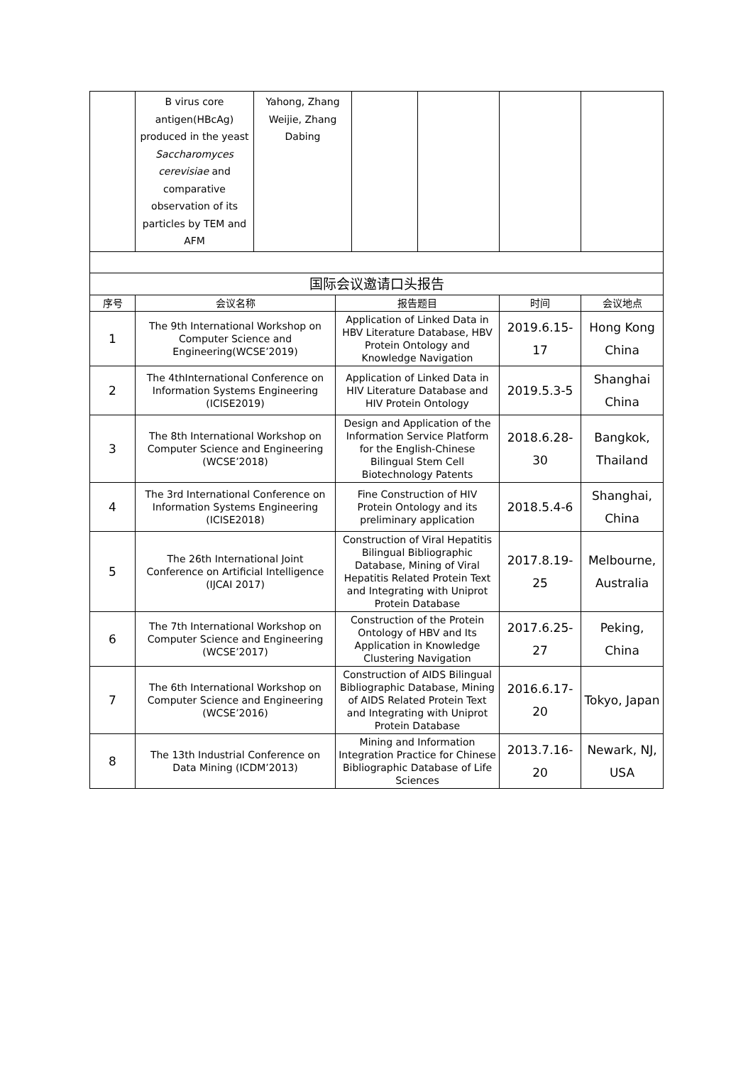| | B virus core antigen(HBcAg) produced in the yeast Saccharomyces cerevisiae and comparative observation of its particles by TEM and AFM | Yahong, Zhang Weijie, Zhang Dabing | | | | |
| 国际会议邀请口头报告 | | | | |
| --- | --- | --- | --- | --- |
| 序号 | 会议名称 | 报告题目 | 时间 | 会议地点 |
| 1 | The 9th International Workshop on Computer Science and Engineering(WCSE’2019) | Application of Linked Data in HBV Literature Database, HBV Protein Ontology and Knowledge Navigation | 2019.6.15-17 | Hong Kong China |
| 2 | The 4thInternational Conference on Information Systems Engineering (ICISE2019) | Application of Linked Data in HIV Literature Database and HIV Protein Ontology | 2019.5.3-5 | Shanghai China |
| 3 | The 8th International Workshop on Computer Science and Engineering (WCSE’2018) | Design and Application of the Information Service Platform for the English-Chinese Bilingual Stem Cell Biotechnology Patents | 2018.6.28-30 | Bangkok, Thailand |
| 4 | The 3rd International Conference on Information Systems Engineering (ICISE2018) | Fine Construction of HIV Protein Ontology and its preliminary application | 2018.5.4-6 | Shanghai, China |
| 5 | The 26th International Joint Conference on Artificial Intelligence (IJCAI 2017) | Construction of Viral Hepatitis Bilingual Bibliographic Database, Mining of Viral Hepatitis Related Protein Text and Integrating with Uniprot Protein Database | 2017.8.19-25 | Melbourne, Australia |
| 6 | The 7th International Workshop on Computer Science and Engineering (WCSE’2017) | Construction of the Protein Ontology of HBV and Its Application in Knowledge Clustering Navigation | 2017.6.25-27 | Peking, China |
| 7 | The 6th International Workshop on Computer Science and Engineering (WCSE’2016) | Construction of AIDS Bilingual Bibliographic Database, Mining of AIDS Related Protein Text and Integrating with Uniprot Protein Database | 2016.6.17-20 | Tokyo, Japan |
| 8 | The 13th Industrial Conference on Data Mining (ICDM’2013) | Mining and Information Integration Practice for Chinese Bibliographic Database of Life Sciences | 2013.7.16-20 | Newark, NJ, USA |